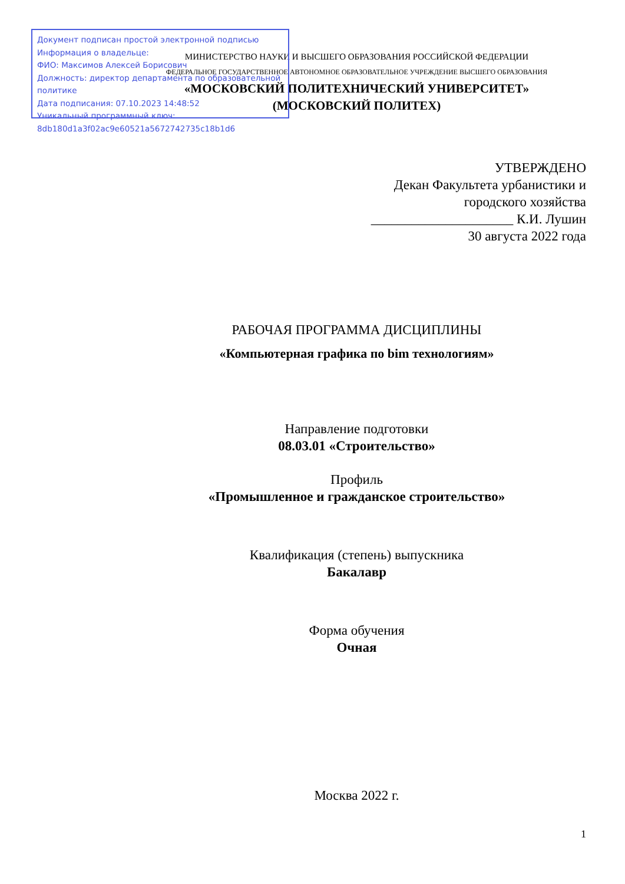Документ подписан простой электронной подписью
Информация о владельце:
ФИО: Максимов Алексей Борисович
Должность: директор департамента по образовательной политике
Дата подписания: 07.10.2023 14:48:52
Уникальный программный ключ:
8db180d1a3f02ac9e60521a5672742735c18b1d6
МИНИСТЕРСТВО НАУКИ И ВЫСШЕГО ОБРАЗОВАНИЯ РОССИЙСКОЙ ФЕДЕРАЦИИ
ФЕДЕРАЛЬНОЕ ГОСУДАРСТВЕННОЕ АВТОНОМНОЕ ОБРАЗОВАТЕЛЬНОЕ УЧРЕЖДЕНИЕ ВЫСШЕГО ОБРАЗОВАНИЯ
«МОСКОВСКИЙ ПОЛИТЕХНИЧЕСКИЙ УНИВЕРСИТЕТ»
(МОСКОВСКИЙ ПОЛИТЕХ)
УТВЕРЖДЕНО
Декан Факультета урбанистики и
городского хозяйства
_____________________ К.И. Лушин
30 августа 2022 года
РАБОЧАЯ ПРОГРАММА ДИСЦИПЛИНЫ
«Компьютерная графика по bim технологиям»
Направление подготовки
08.03.01 «Строительство»
Профиль
«Промышленное и гражданское строительство»
Квалификация (степень) выпускника
Бакалавр
Форма обучения
Очная
Москва 2022 г.
1